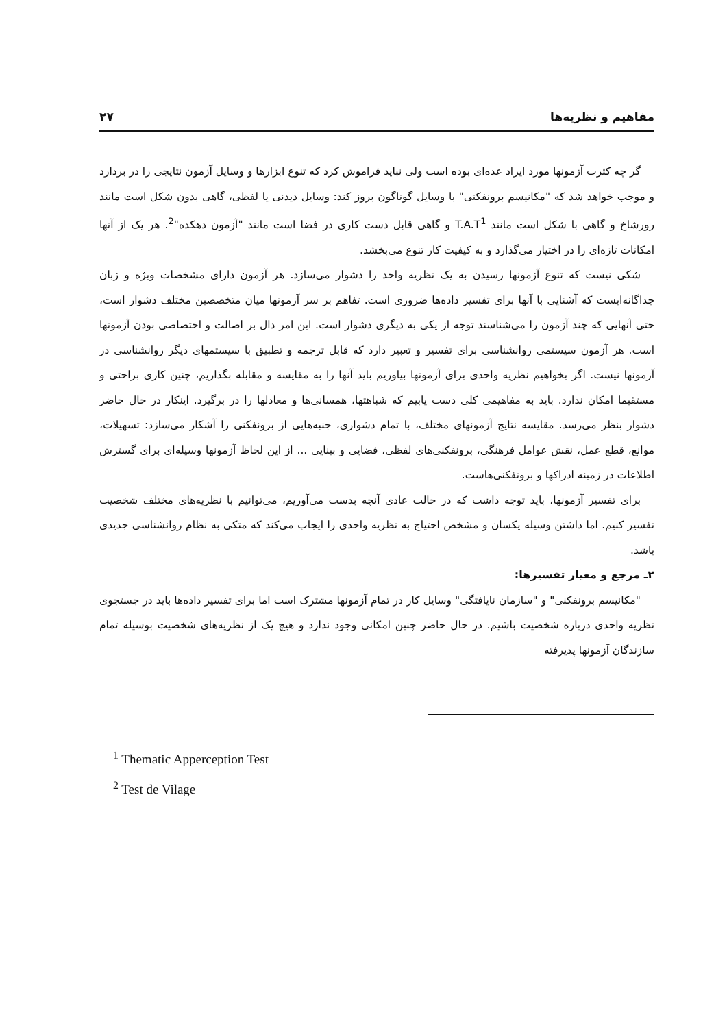مفاهیم و نظریه‌ها ۲۷
گر چه کثرت آزمونها مورد ایراد عده‌ای بوده است ولی نباید فراموش کرد که تنوع ابزارها و وسایل آزمون نتایجی را در بردارد و موجب خواهد شد که "مکانیسم برونفکنی" با وسایل گوناگون بروز کند: وسایل دیدنی یا لفظی، گاهی بدون شکل است مانند رورشاخ و گاهی با شکل است مانند T.A.T<sup>1</sup> و گاهی قابل دست کاری در فضا است مانند "آزمون دهکده"<sup>2</sup>. هر یک از آنها امکانات تازه‌ای را در اختیار می‌گذارد و به کیفیت کار تنوع می‌بخشد.
شکی نیست که تنوع آزمونها رسیدن به یک نظریه واحد را دشوار می‌سازد. هر آزمون دارای مشخصات ویژه و زبان جداگانه‌ایست که آشنایی با آنها برای تفسیر داده‌ها ضروری است. تفاهم بر سر آزمونها میان متخصصین مختلف دشوار است، حتی آنهایی که چند آزمون را می‌شناسند توجه از یکی به دیگری دشوار است. این امر دال بر اصالت و اختصاصی بودن آزمونها است. هر آزمون سیستمی روانشناسی برای تفسیر و تعبیر دارد که قابل ترجمه و تطبیق با سیستمهای دیگر روانشناسی در آزمونها نیست. اگر بخواهیم نظریه واحدی برای آزمونها بیاوریم باید آنها را به مقایسه و مقابله بگذاریم، چنین کاری براحتی و مستقیما امکان ندارد. باید به مفاهیمی کلی دست یابیم که شباهتها، همسانی‌ها و معادلها را در برگیرد. اینکار در حال حاضر دشوار بنظر می‌رسد. مقایسه نتایج آزمونهای مختلف، با تمام دشواری، جنبه‌هایی از برونفکنی را آشکار می‌سازد: تسهیلات، موانع، قطع عمل، نقش عوامل فرهنگی، برونفکنی‌های لفظی، فضایی و بینایی ... از این لحاظ آزمونها وسیله‌ای برای گسترش اطلاعات در زمینه ادراکها و برونفکنی‌هاست.
برای تفسیر آزمونها، باید توجه داشت که در حالت عادی آنچه بدست می‌آوریم، می‌توانیم با نظریه‌های مختلف شخصیت تفسیر کنیم. اما داشتن وسیله یکسان و مشخص احتیاج به نظریه واحدی را ایجاب می‌کند که متکی به نظام روانشناسی جدیدی باشد.
۲ـ مرجع و معیار تفسیرها:
"مکانیسم برونفکنی" و "سازمان نایافتگی" وسایل کار در تمام آزمونها مشترک است اما برای تفسیر داده‌ها باید در جستجوی نظریه واحدی درباره شخصیت باشیم. در حال حاضر چنین امکانی وجود ندارد و هیچ یک از نظریه‌های شخصیت بوسیله تمام سازندگان آزمونها پذیرفته
<sup>1</sup> Thematic Apperception Test
<sup>2</sup> Test de Vilage